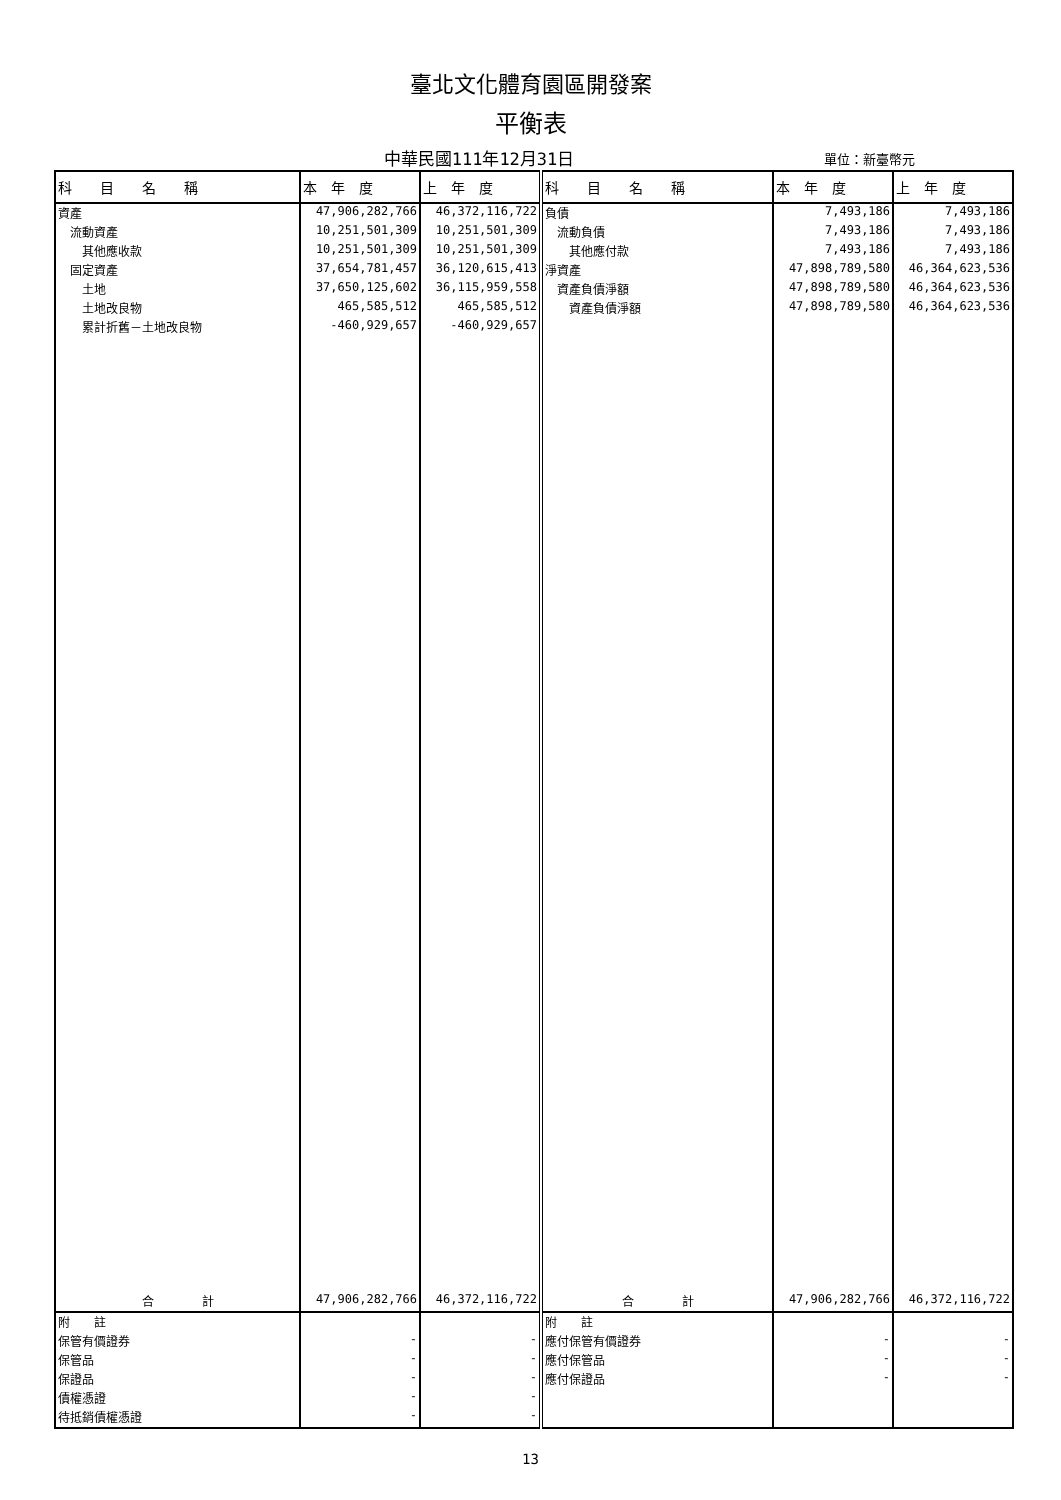臺北文化體育園區開發案
平衡表
中華民國111年12月31日
單位：新臺幣元
| 科 目 名 稱 | 本 年 度 | 上 年 度 | 科 目 名 稱 | 本 年 度 | 上 年 度 |
| --- | --- | --- | --- | --- | --- |
| 資產 | 47,906,282,766 | 46,372,116,722 | 負債 | 7,493,186 | 7,493,186 |
| 流動資產 | 10,251,501,309 | 10,251,501,309 | 流動負債 | 7,493,186 | 7,493,186 |
| 其他應收款 | 10,251,501,309 | 10,251,501,309 | 其他應付款 | 7,493,186 | 7,493,186 |
| 固定資產 | 37,654,781,457 | 36,120,615,413 | 淨資產 | 47,898,789,580 | 46,364,623,536 |
| 土地 | 37,650,125,602 | 36,115,959,558 | 資產負債淨額 | 47,898,789,580 | 46,364,623,536 |
| 土地改良物 | 465,585,512 | 465,585,512 | 資產負債淨額 | 47,898,789,580 | 46,364,623,536 |
| 累計折舊－土地改良物 | -460,929,657 | -460,929,657 | | | |
| 合 計 | 47,906,282,766 | 46,372,116,722 | 合 計 | 47,906,282,766 | 46,372,116,722 |
| 附 註 | | | 附 註 | | |
| 保管有價證券 | - | - | 應付保管有價證券 | - | - |
| 保管品 | - | - | 應付保管品 | - | - |
| 保證品 | - | - | 應付保證品 | - | - |
| 債權憑證 | - | - | | | |
| 待抵銷債權憑證 | - | - | | | |
13